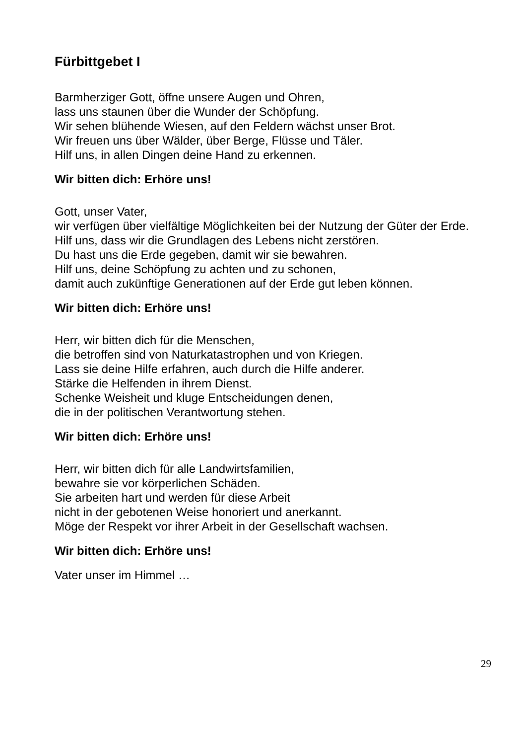Fürbittgebet I
Barmherziger Gott, öffne unsere Augen und Ohren,
lass uns staunen über die Wunder der Schöpfung.
Wir sehen blühende Wiesen, auf den Feldern wächst unser Brot.
Wir freuen uns über Wälder, über Berge, Flüsse und Täler.
Hilf uns, in allen Dingen deine Hand zu erkennen.
Wir bitten dich: Erhöre uns!
Gott, unser Vater,
wir verfügen über vielfältige Möglichkeiten bei der Nutzung der Güter der Erde.
Hilf uns, dass wir die Grundlagen des Lebens nicht zerstören.
Du hast uns die Erde gegeben, damit wir sie bewahren.
Hilf uns, deine Schöpfung zu achten und zu schonen,
damit auch zukünftige Generationen auf der Erde gut leben können.
Wir bitten dich: Erhöre uns!
Herr, wir bitten dich für die Menschen,
die betroffen sind von Naturkatastrophen und von Kriegen.
Lass sie deine Hilfe erfahren, auch durch die Hilfe anderer.
Stärke die Helfenden in ihrem Dienst.
Schenke Weisheit und kluge Entscheidungen denen,
die in der politischen Verantwortung stehen.
Wir bitten dich: Erhöre uns!
Herr, wir bitten dich für alle Landwirtsfamilien,
bewahre sie vor körperlichen Schäden.
Sie arbeiten hart und werden für diese Arbeit
nicht in der gebotenen Weise honoriert und anerkannt.
Möge der Respekt vor ihrer Arbeit in der Gesellschaft wachsen.
Wir bitten dich: Erhöre uns!
Vater unser im Himmel …
29